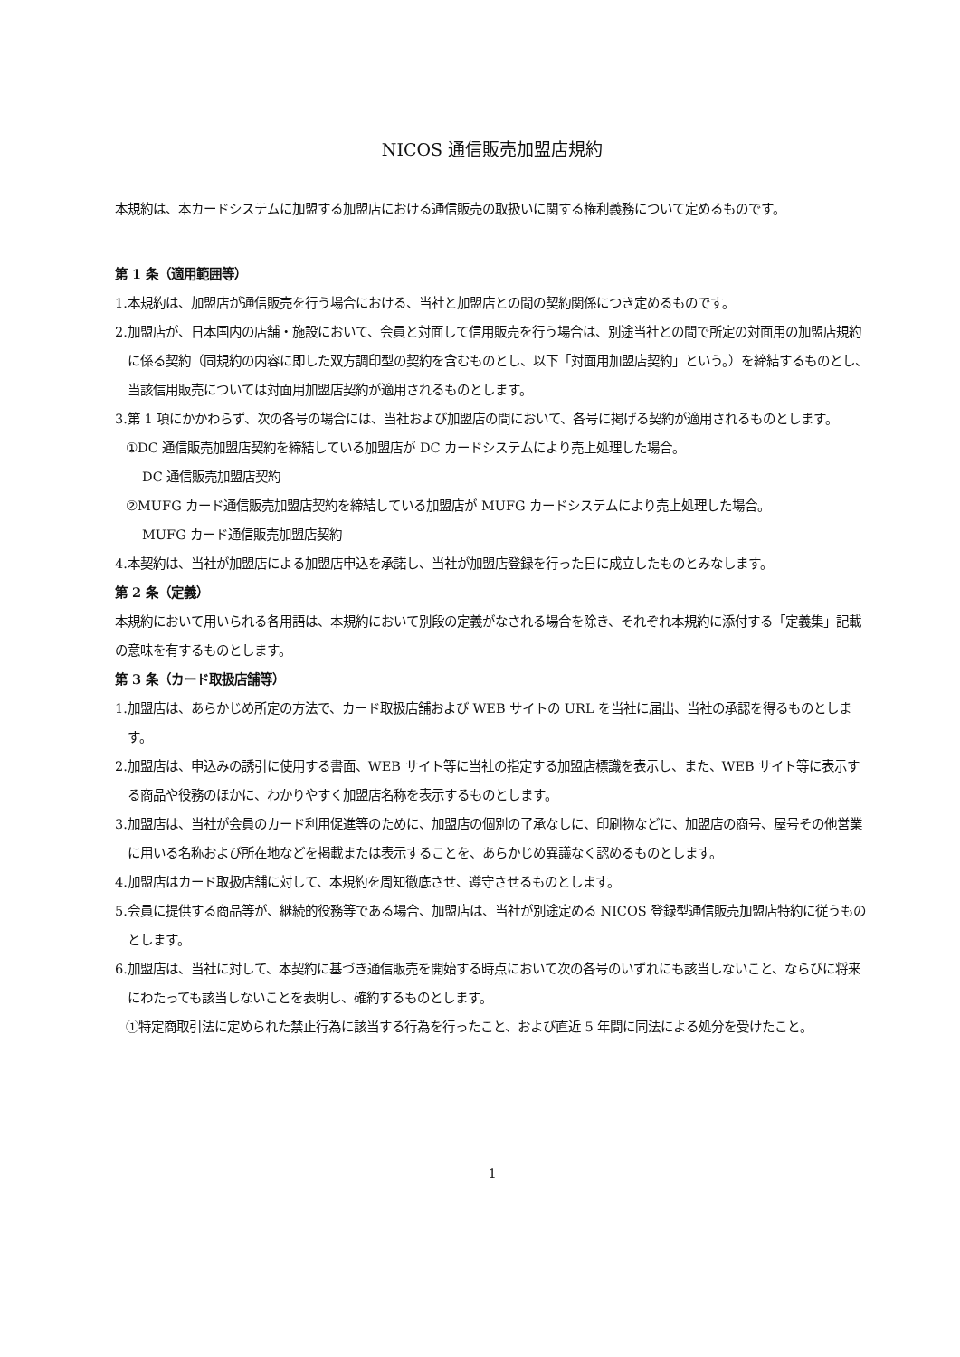NICOS 通信販売加盟店規約
本規約は、本カードシステムに加盟する加盟店における通信販売の取扱いに関する権利義務について定めるものです。
第 1 条（適用範囲等）
1.本規約は、加盟店が通信販売を行う場合における、当社と加盟店との間の契約関係につき定めるものです。
2.加盟店が、日本国内の店舗・施設において、会員と対面して信用販売を行う場合は、別途当社との間で所定の対面用の加盟店規約に係る契約（同規約の内容に即した双方調印型の契約を含むものとし、以下「対面用加盟店契約」という。）を締結するものとし、当該信用販売については対面用加盟店契約が適用されるものとします。
3.第 1 項にかかわらず、次の各号の場合には、当社および加盟店の間において、各号に掲げる契約が適用されるものとします。
①DC 通信販売加盟店契約を締結している加盟店が DC カードシステムにより売上処理した場合。
DC 通信販売加盟店契約
②MUFG カード通信販売加盟店契約を締結している加盟店が MUFG カードシステムにより売上処理した場合。
MUFG カード通信販売加盟店契約
4.本契約は、当社が加盟店による加盟店申込を承諾し、当社が加盟店登録を行った日に成立したものとみなします。
第 2 条（定義）
本規約において用いられる各用語は、本規約において別段の定義がなされる場合を除き、それぞれ本規約に添付する「定義集」記載の意味を有するものとします。
第 3 条（カード取扱店舗等）
1.加盟店は、あらかじめ所定の方法で、カード取扱店舗および WEB サイトの URL を当社に届出、当社の承認を得るものとします。
2.加盟店は、申込みの誘引に使用する書面、WEB サイト等に当社の指定する加盟店標識を表示し、また、WEB サイト等に表示する商品や役務のほかに、わかりやすく加盟店名称を表示するものとします。
3.加盟店は、当社が会員のカード利用促進等のために、加盟店の個別の了承なしに、印刷物などに、加盟店の商号、屋号その他営業に用いる名称および所在地などを掲載または表示することを、あらかじめ異議なく認めるものとします。
4.加盟店はカード取扱店舗に対して、本規約を周知徹底させ、遵守させるものとします。
5.会員に提供する商品等が、継続的役務等である場合、加盟店は、当社が別途定める NICOS 登録型通信販売加盟店特約に従うものとします。
6.加盟店は、当社に対して、本契約に基づき通信販売を開始する時点において次の各号のいずれにも該当しないこと、ならびに将来にわたっても該当しないことを表明し、確約するものとします。
①特定商取引法に定められた禁止行為に該当する行為を行ったこと、および直近 5 年間に同法による処分を受けたこと。
1